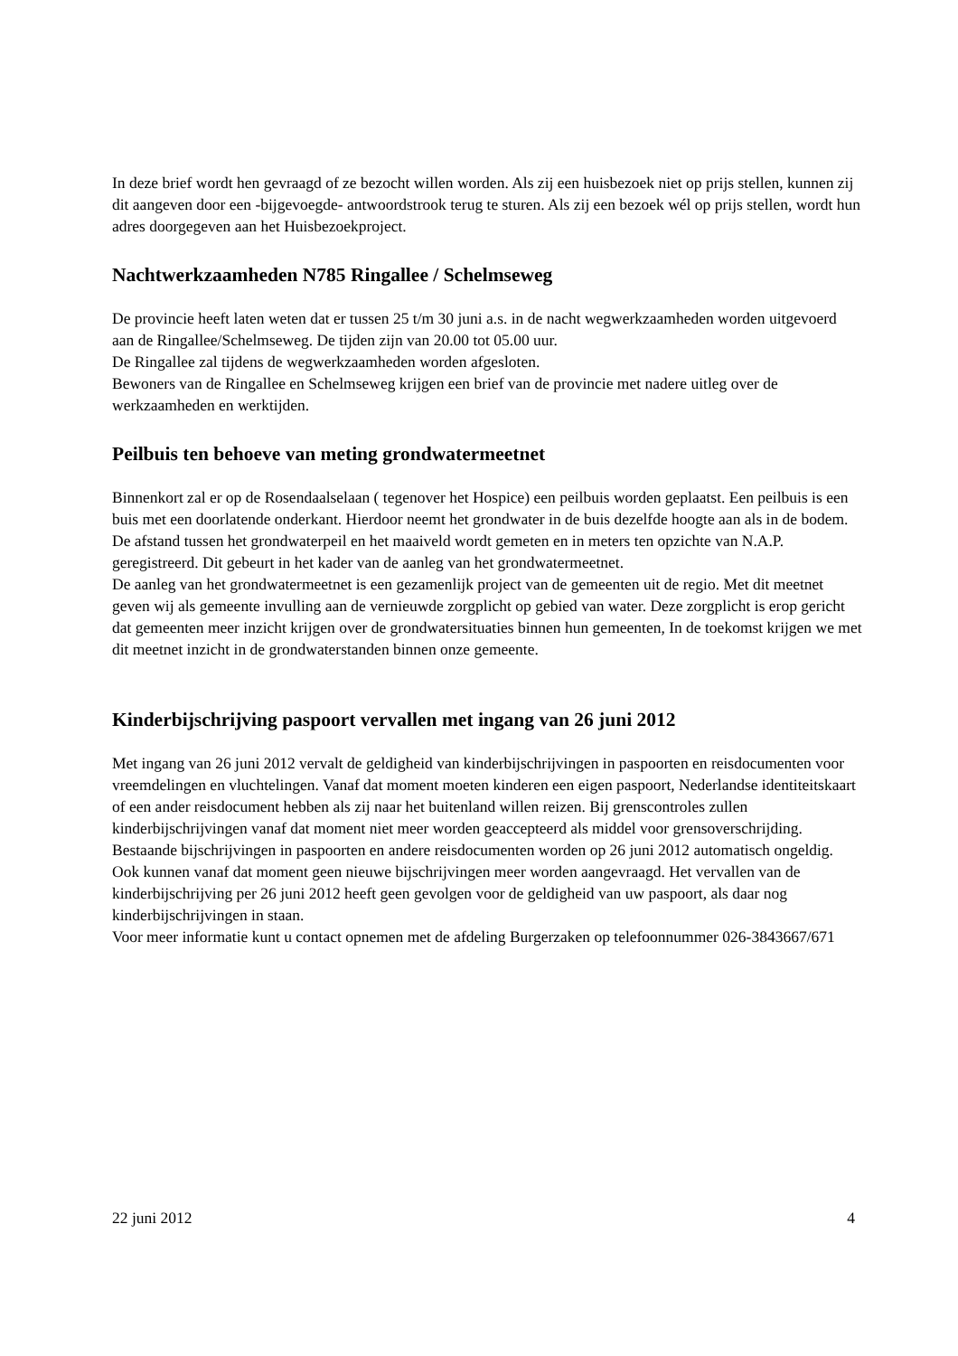In deze brief wordt hen gevraagd of ze bezocht willen worden. Als zij een huisbezoek niet op prijs stellen, kunnen zij dit aangeven door een -bijgevoegde- antwoordstrook terug te sturen. Als zij een bezoek wél op prijs stellen, wordt hun adres doorgegeven aan het Huisbezoekproject.
Nachtwerkzaamheden N785 Ringallee / Schelmseweg
De provincie heeft laten weten dat er tussen 25 t/m 30 juni a.s. in de nacht wegwerkzaamheden worden uitgevoerd aan de Ringallee/Schelmseweg. De tijden zijn van 20.00 tot 05.00 uur.
De Ringallee zal tijdens de wegwerkzaamheden worden afgesloten.
Bewoners van de Ringallee en Schelmseweg krijgen een brief van de provincie met nadere uitleg over de werkzaamheden en werktijden.
Peilbuis ten behoeve van meting grondwatermeetnet
Binnenkort zal er op de Rosendaalselaan ( tegenover het Hospice) een peilbuis worden geplaatst. Een peilbuis is een buis met een doorlatende onderkant. Hierdoor neemt het grondwater in de buis dezelfde hoogte aan als in de bodem. De afstand tussen het grondwaterpeil en het maaiveld wordt gemeten en in meters ten opzichte van N.A.P. geregistreerd. Dit gebeurt in het kader van de aanleg van het grondwatermeetnet.
De aanleg van het grondwatermeetnet is een gezamenlijk project van de gemeenten uit de regio. Met dit meetnet geven wij als gemeente invulling aan de vernieuwde zorgplicht op gebied van water. Deze zorgplicht is erop gericht dat gemeenten meer inzicht krijgen over de grondwatersituaties binnen hun gemeenten, In de toekomst krijgen we met dit meetnet inzicht in de grondwaterstanden binnen onze gemeente.
Kinderbijschrijving paspoort vervallen met ingang van 26 juni 2012
Met ingang van 26 juni 2012 vervalt de geldigheid van kinderbijschrijvingen in paspoorten en reisdocumenten voor vreemdelingen en vluchtelingen. Vanaf dat moment moeten kinderen een eigen paspoort, Nederlandse identiteitskaart of een ander reisdocument hebben als zij naar het buitenland willen reizen. Bij grenscontroles zullen kinderbijschrijvingen vanaf dat moment niet meer worden geaccepteerd als middel voor grensoverschrijding. Bestaande bijschrijvingen in paspoorten en andere reisdocumenten worden op 26 juni 2012 automatisch ongeldig. Ook kunnen vanaf dat moment geen nieuwe bijschrijvingen meer worden aangevraagd. Het vervallen van de kinderbijschrijving per 26 juni 2012 heeft geen gevolgen voor de geldigheid van uw paspoort, als daar nog kinderbijschrijvingen in staan.
Voor meer informatie kunt u contact opnemen met de afdeling Burgerzaken op telefoonnummer 026-3843667/671
22 juni 2012 4